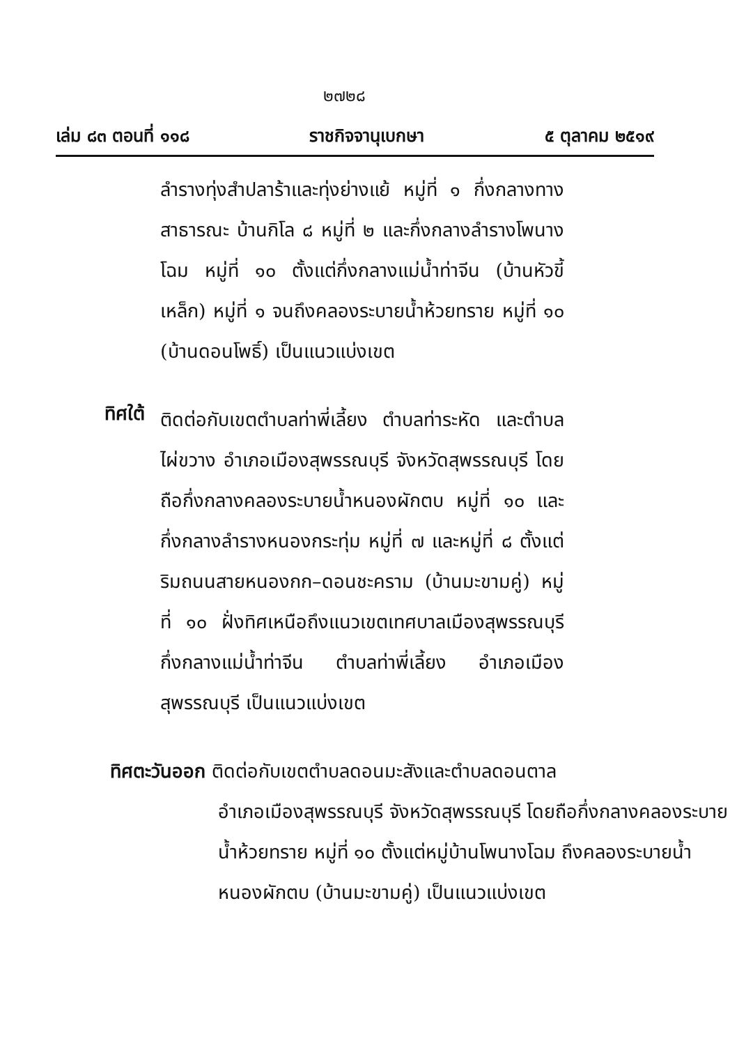๒๗๒๘
เล่ม ๘๓ ตอนที่ ๑๑๘ ราชกิจจานุเบกษา ๕ ตุลาคม ๒๕๑๙
ลำรางทุ่งสำปลาร้าและทุ่งย่างแย้ หมู่ที่ ๑ กึ่งกลางทางสาธารณะ บ้านกิโล ๘ หมู่ที่ ๒ และกึ่งกลางลำรางโพนางโฉม หมู่ที่ ๑๐ ตั้งแต่กึ่งกลางแม่น้ำท่าจีน (บ้านหัวขี้เหล็ก) หมู่ที่ ๑ จนถึงคลองระบายน้ำห้วยทราย หมู่ที่ ๑๐ (บ้านดอนโพธิ์) เป็นแนวแบ่งเขต
ทิศใต้
ติดต่อกับเขตตำบลท่าพี่เลี้ยง ตำบลท่าระหัด และตำบลไผ่ขวาง อำเภอเมืองสุพรรณบุรี จังหวัดสุพรรณบุรี โดยถือกึ่งกลางคลองระบายน้ำหนองผักตบ หมู่ที่ ๑๐ และกึ่งกลางลำรางหนองกระทุ่ม หมู่ที่ ๗ และหมู่ที่ ๘ ตั้งแต่ริมถนนสายหนองกก–ดอนชะคราม (บ้านมะขามคู่) หมู่ที่ ๑๐ ฝั่งทิศเหนือถึงแนวเขตเทศบาลเมืองสุพรรณบุรี กึ่งกลางแม่น้ำท่าจีน ตำบลท่าพี่เลี้ยง อำเภอเมืองสุพรรณบุรี เป็นแนวแบ่งเขต
ทิศตะวันออก ติดต่อกับเขตตำบลดอนมะสังและตำบลดอนตาล
อำเภอเมืองสุพรรณบุรี จังหวัดสุพรรณบุรี โดยถือกึ่งกลางคลองระบายน้ำห้วยทราย หมู่ที่ ๑๐ ตั้งแต่หมู่บ้านโพนางโฉม ถึงคลองระบายน้ำหนองผักตบ (บ้านมะขามคู่) เป็นแนวแบ่งเขต